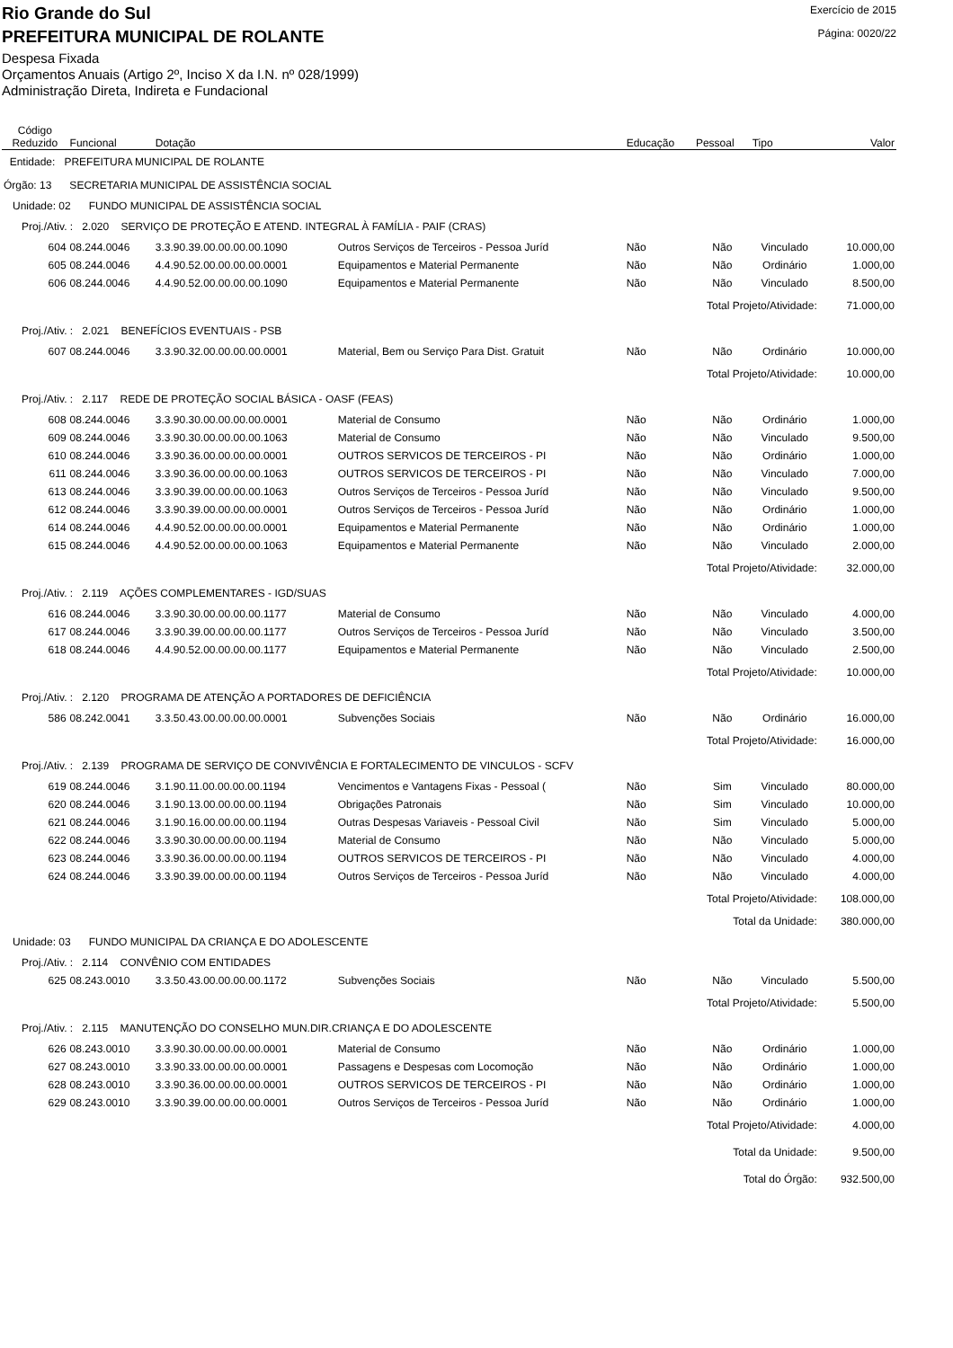Rio Grande do Sul
Exercício de 2015
PREFEITURA MUNICIPAL DE ROLANTE
Página: 0020/22
Despesa Fixada
Orçamentos Anuais (Artigo 2º, Inciso X da I.N. nº 028/1999)
Administração Direta, Indireta e Fundacional
| Código Reduzido | Funcional | Dotação | | Educação | Pessoal | Tipo | Valor |
| --- | --- | --- | --- | --- | --- | --- | --- |
| Entidade: PREFEITURA MUNICIPAL DE ROLANTE | | | | | | | |
| Órgão: 13 SECRETARIA MUNICIPAL DE ASSISTÊNCIA SOCIAL | | | | | | | |
| Unidade: 02 FUNDO MUNICIPAL DE ASSISTÊNCIA SOCIAL | | | | | | | |
| Proj./Ativ. : 2.020 SERVIÇO DE PROTEÇÃO E ATEND. INTEGRAL À FAMÍLIA - PAIF (CRAS) | | | | | | | |
| 604 | 08.244.0046 | 3.3.90.39.00.00.00.00.1090 | Outros Serviços de Terceiros - Pessoa Juríd | Não | Não | Vinculado | 10.000,00 |
| 605 | 08.244.0046 | 4.4.90.52.00.00.00.00.0001 | Equipamentos e Material Permanente | Não | Não | Ordinário | 1.000,00 |
| 606 | 08.244.0046 | 4.4.90.52.00.00.00.00.1090 | Equipamentos e Material Permanente | Não | Não | Vinculado | 8.500,00 |
| Total Projeto/Atividade: | | | | | | | 71.000,00 |
| Proj./Ativ. : 2.021 BENEFÍCIOS EVENTUAIS - PSB | | | | | | | |
| 607 | 08.244.0046 | 3.3.90.32.00.00.00.00.0001 | Material, Bem ou Serviço Para Dist. Gratuit | Não | Não | Ordinário | 10.000,00 |
| Total Projeto/Atividade: | | | | | | | 10.000,00 |
| Proj./Ativ. : 2.117 REDE DE PROTEÇÃO SOCIAL BÁSICA - OASF (FEAS) | | | | | | | |
| 608 | 08.244.0046 | 3.3.90.30.00.00.00.00.0001 | Material de Consumo | Não | Não | Ordinário | 1.000,00 |
| 609 | 08.244.0046 | 3.3.90.30.00.00.00.00.1063 | Material de Consumo | Não | Não | Vinculado | 9.500,00 |
| 610 | 08.244.0046 | 3.3.90.36.00.00.00.00.0001 | OUTROS SERVICOS DE TERCEIROS - PI | Não | Não | Ordinário | 1.000,00 |
| 611 | 08.244.0046 | 3.3.90.36.00.00.00.00.1063 | OUTROS SERVICOS DE TERCEIROS - PI | Não | Não | Vinculado | 7.000,00 |
| 613 | 08.244.0046 | 3.3.90.39.00.00.00.00.1063 | Outros Serviços de Terceiros - Pessoa Juríd | Não | Não | Vinculado | 9.500,00 |
| 612 | 08.244.0046 | 3.3.90.39.00.00.00.00.0001 | Outros Serviços de Terceiros - Pessoa Juríd | Não | Não | Ordinário | 1.000,00 |
| 614 | 08.244.0046 | 4.4.90.52.00.00.00.00.0001 | Equipamentos e Material Permanente | Não | Não | Ordinário | 1.000,00 |
| 615 | 08.244.0046 | 4.4.90.52.00.00.00.00.1063 | Equipamentos e Material Permanente | Não | Não | Vinculado | 2.000,00 |
| Total Projeto/Atividade: | | | | | | | 32.000,00 |
| Proj./Ativ. : 2.119 AÇÕES COMPLEMENTARES - IGD/SUAS | | | | | | | |
| 616 | 08.244.0046 | 3.3.90.30.00.00.00.00.1177 | Material de Consumo | Não | Não | Vinculado | 4.000,00 |
| 617 | 08.244.0046 | 3.3.90.39.00.00.00.00.1177 | Outros Serviços de Terceiros - Pessoa Juríd | Não | Não | Vinculado | 3.500,00 |
| 618 | 08.244.0046 | 4.4.90.52.00.00.00.00.1177 | Equipamentos e Material Permanente | Não | Não | Vinculado | 2.500,00 |
| Total Projeto/Atividade: | | | | | | | 10.000,00 |
| Proj./Ativ. : 2.120 PROGRAMA DE ATENÇÃO A PORTADORES DE DEFICIÊNCIA | | | | | | | |
| 586 | 08.242.0041 | 3.3.50.43.00.00.00.00.0001 | Subvenções Sociais | Não | Não | Ordinário | 16.000,00 |
| Total Projeto/Atividade: | | | | | | | 16.000,00 |
| Proj./Ativ. : 2.139 PROGRAMA DE SERVIÇO DE CONVIVÊNCIA E FORTALECIMENTO DE VINCULOS - SCFV | | | | | | | |
| 619 | 08.244.0046 | 3.1.90.11.00.00.00.00.1194 | Vencimentos e Vantagens Fixas - Pessoal ( | Não | Sim | Vinculado | 80.000,00 |
| 620 | 08.244.0046 | 3.1.90.13.00.00.00.00.1194 | Obrigações Patronais | Não | Sim | Vinculado | 10.000,00 |
| 621 | 08.244.0046 | 3.1.90.16.00.00.00.00.1194 | Outras Despesas Variaveis - Pessoal Civil | Não | Sim | Vinculado | 5.000,00 |
| 622 | 08.244.0046 | 3.3.90.30.00.00.00.00.1194 | Material de Consumo | Não | Não | Vinculado | 5.000,00 |
| 623 | 08.244.0046 | 3.3.90.36.00.00.00.00.1194 | OUTROS SERVICOS DE TERCEIROS - PI | Não | Não | Vinculado | 4.000,00 |
| 624 | 08.244.0046 | 3.3.90.39.00.00.00.00.1194 | Outros Serviços de Terceiros - Pessoa Juríd | Não | Não | Vinculado | 4.000,00 |
| Total Projeto/Atividade: | | | | | | | 108.000,00 |
| Total da Unidade: | | | | | | | 380.000,00 |
| Unidade: 03 FUNDO MUNICIPAL DA CRIANÇA E DO ADOLESCENTE | | | | | | | |
| Proj./Ativ. : 2.114 CONVÊNIO COM ENTIDADES | | | | | | | |
| 625 | 08.243.0010 | 3.3.50.43.00.00.00.00.1172 | Subvenções Sociais | Não | Não | Vinculado | 5.500,00 |
| Total Projeto/Atividade: | | | | | | | 5.500,00 |
| Proj./Ativ. : 2.115 MANUTENÇÃO DO CONSELHO MUN.DIR.CRIANÇA E DO ADOLESCENTE | | | | | | | |
| 626 | 08.243.0010 | 3.3.90.30.00.00.00.00.0001 | Material de Consumo | Não | Não | Ordinário | 1.000,00 |
| 627 | 08.243.0010 | 3.3.90.33.00.00.00.00.0001 | Passagens e Despesas com Locomoção | Não | Não | Ordinário | 1.000,00 |
| 628 | 08.243.0010 | 3.3.90.36.00.00.00.00.0001 | OUTROS SERVICOS DE TERCEIROS - PI | Não | Não | Ordinário | 1.000,00 |
| 629 | 08.243.0010 | 3.3.90.39.00.00.00.00.0001 | Outros Serviços de Terceiros - Pessoa Juríd | Não | Não | Ordinário | 1.000,00 |
| Total Projeto/Atividade: | | | | | | | 4.000,00 |
| Total da Unidade: | | | | | | | 9.500,00 |
| Total do Órgão: | | | | | | | 932.500,00 |